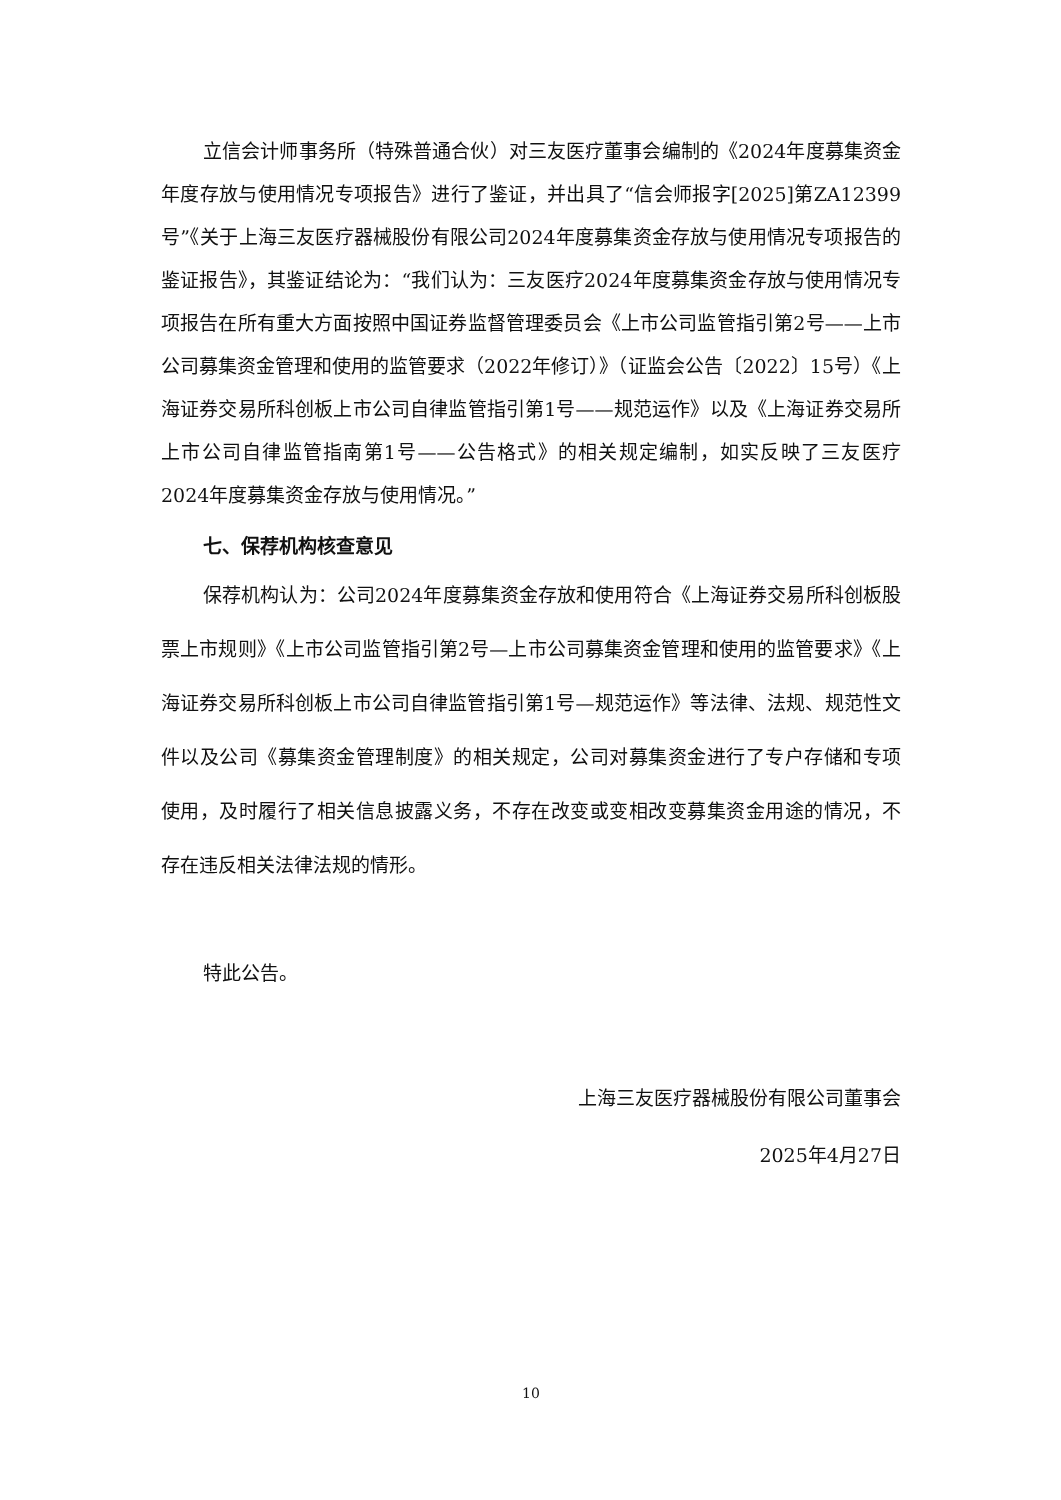立信会计师事务所（特殊普通合伙）对三友医疗董事会编制的《2024年度募集资金年度存放与使用情况专项报告》进行了鉴证，并出具了“信会师报字[2025]第ZA12399号”《关于上海三友医疗器械股份有限公司2024年度募集资金存放与使用情况专项报告的鉴证报告》，其鉴证结论为：“我们认为：三友医疗2024年度募集资金存放与使用情况专项报告在所有重大方面按照中国证券监督管理委员会《上市公司监管指引第2号——上市公司募集资金管理和使用的监管要求（2022年修订）》（证监会公告〔2022〕15号）《上海证券交易所科创板上市公司自律监管指引第1号——规范运作》以及《上海证券交易所上市公司自律监管指南第1号——公告格式》的相关规定编制，如实反映了三友医疗2024年度募集资金存放与使用情况。”
七、保荐机构核查意见
保荐机构认为：公司2024年度募集资金存放和使用符合《上海证券交易所科创板股票上市规则》《上市公司监管指引第2号—上市公司募集资金管理和使用的监管要求》《上海证券交易所科创板上市公司自律监管指引第1号—规范运作》等法律、法规、规范性文件以及公司《募集资金管理制度》的相关规定，公司对募集资金进行了专户存储和专项使用，及时履行了相关信息披露义务，不存在改变或变相改变募集资金用途的情况，不存在违反相关法律法规的情形。
特此公告。
上海三友医疗器械股份有限公司董事会
2025年4月27日
10